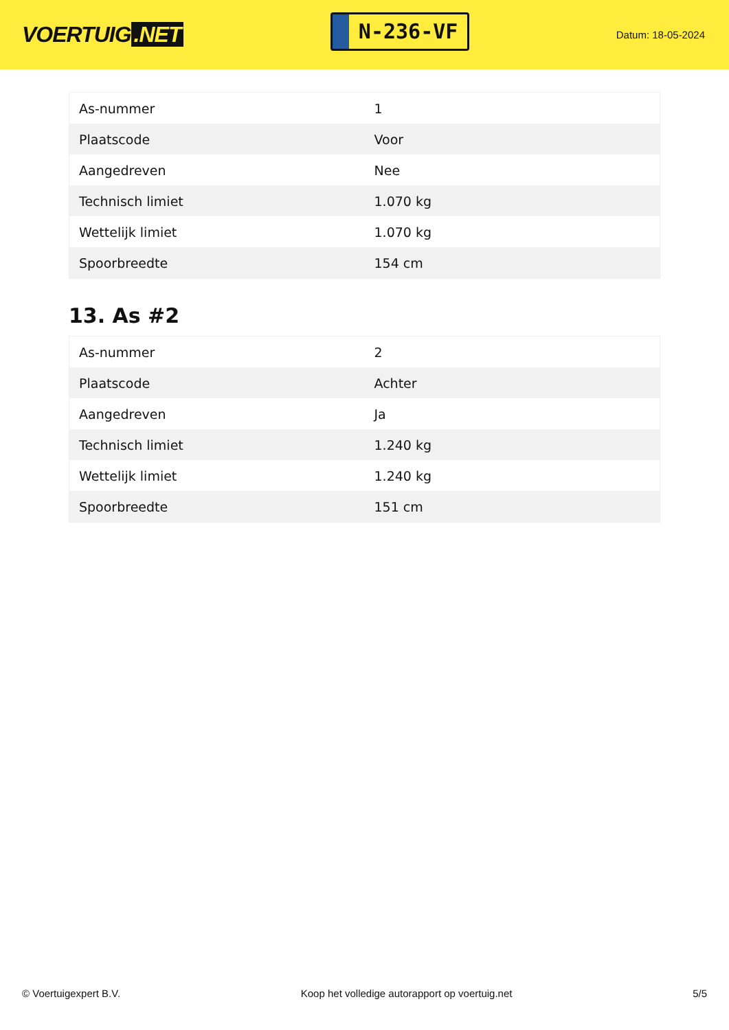VOERTUIG.NET
N-236-VF
Datum: 18-05-2024
| As-nummer | 1 |
| Plaatscode | Voor |
| Aangedreven | Nee |
| Technisch limiet | 1.070 kg |
| Wettelijk limiet | 1.070 kg |
| Spoorbreedte | 154 cm |
13. As #2
| As-nummer | 2 |
| Plaatscode | Achter |
| Aangedreven | Ja |
| Technisch limiet | 1.240 kg |
| Wettelijk limiet | 1.240 kg |
| Spoorbreedte | 151 cm |
© Voertuigexpert B.V. Koop het volledige autorapport op voertuig.net 5/5